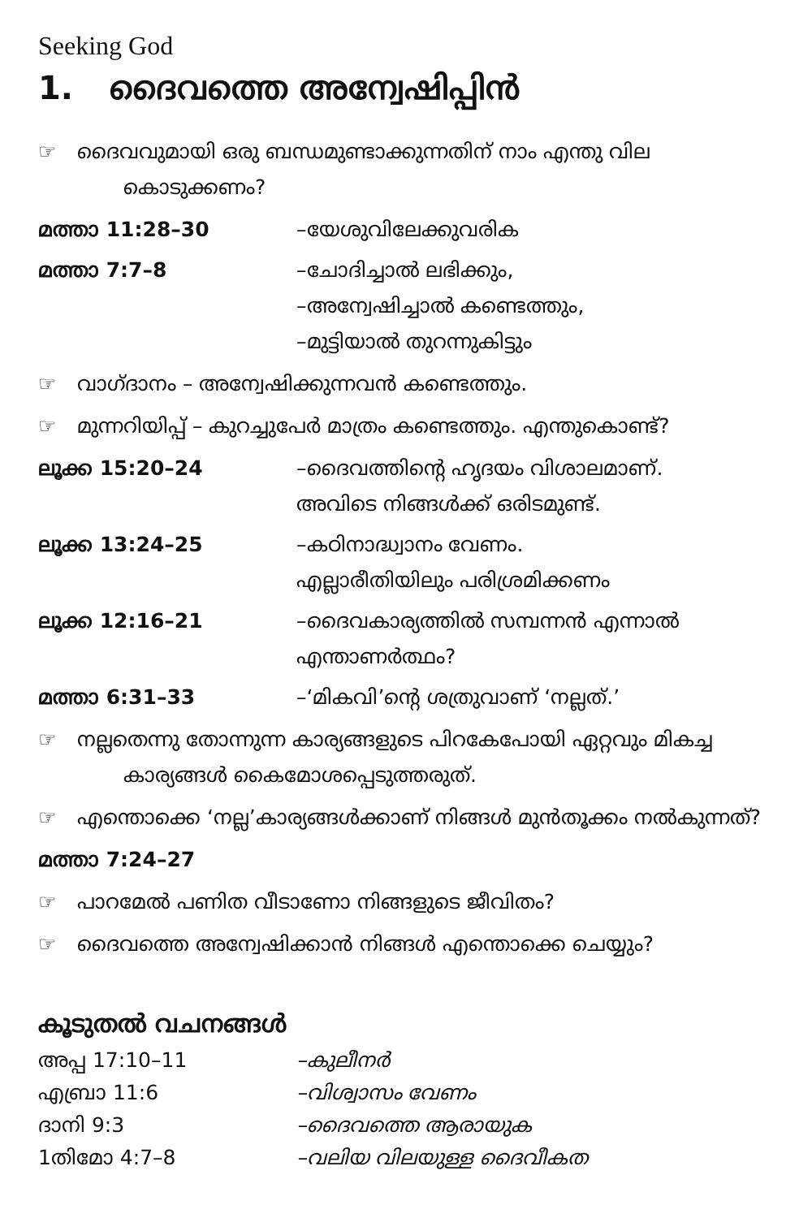Seeking God
1. ദൈവത്തെ അന്വേഷിപ്പിൻ
☞ ദൈവവുമായി ഒരു ബന്ധമുണ്ടാക്കുന്നതിന് നാം എന്തു വില കൊടുക്കണം?
മത്താ 11:28–30 –യേശുവിലേക്കുവരിക
മത്താ 7:7–8 –ചോദിച്ചാൽ ലഭിക്കും,
–അന്വേഷിച്ചാൽ കണ്ടെത്തും,
–മുട്ടിയാൽ തുറന്നുകിട്ടും
☞ വാഗ്ദാനം – അന്വേഷിക്കുന്നവൻ കണ്ടെത്തും.
☞ മുന്നറിയിപ്പ് – കുറച്ചുപേർ മാത്രം കണ്ടെത്തും. എന്തുകൊണ്ട്?
ലൂക്ക 15:20–24 –ദൈവത്തിന്റെ ഹൃദയം വിശാലമാണ്.
അവിടെ നിങ്ങൾക്ക് ഒരിടമുണ്ട്.
ലൂക്ക 13:24–25 –കഠിനാദ്ധ്വാനം വേണം.
എല്ലാരീതിയിലും പരിശ്രമിക്കണം
ലൂക്ക 12:16–21 –ദൈവകാര്യത്തിൽ സമ്പന്നൻ എന്നാൽ
എന്താണർത്ഥം?
മത്താ 6:31–33 –‘മികവി’ന്റെ ശത്രുവാണ് ‘നല്ലത്.’
☞ നല്ലതെന്നു തോന്നുന്ന കാര്യങ്ങളുടെ പിറകേപോയി ഏറ്റവും മികച്ച കാര്യങ്ങൾ കൈമോശപ്പെടുത്തരുത്.
☞ എന്തൊക്കെ ‘നല്ല’കാര്യങ്ങൾക്കാണ് നിങ്ങൾ മുൻതൂക്കം നൽകുന്നത്?
മത്താ 7:24–27
☞ പാറമേൽ പണിത വീടാണോ നിങ്ങളുടെ ജീവിതം?
☞ ദൈവത്തെ അന്വേഷിക്കാൻ നിങ്ങൾ എന്തൊക്കെ ചെയ്യും?
കൂടുതൽ വചനങ്ങൾ
അപ്പ 17:10–11 –കുലീനർ
എബ്രാ 11:6 –വിശ്വാസം വേണം
ദാനി 9:3 –ദൈവത്തെ ആരായുക
1തിമോ 4:7–8 –വലിയ വിലയുള്ള ദൈവീകത